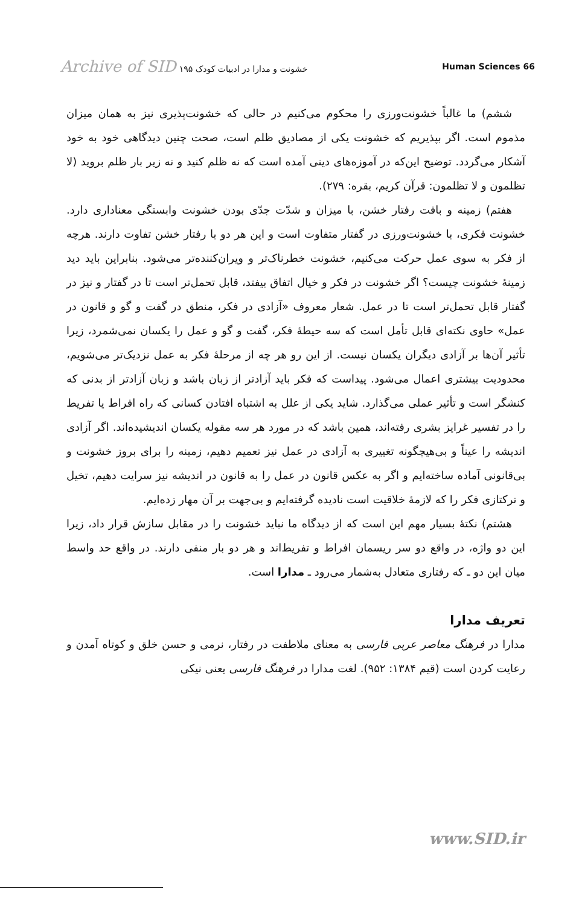Archive of SID خشونت و مدارا در ادبیات کودک ۱۹۵
Human Sciences 66
ششم) ما غالباً خشونت‌ورزی را محکوم می‌کنیم در حالی که خشونت‌پذیری نیز به همان میزان مذموم است. اگر بپذیریم که خشونت یکی از مصادیق ظلم است، صحت چنین دیدگاهی خود به خود آشکار می‌گردد. توضیح این‌که در آموزه‌های دینی آمده است که نه ظلم کنید و نه زیر بار ظلم بروید (لا تظلمون و لا تظلمون: قرآن کریم، بقره: ۲۷۹).
هفتم) زمینه و بافت رفتار خشن، با میزان و شدّت جدّی بودن خشونت وابستگی معناداری دارد. خشونت فکری، با خشونت‌ورزی در گفتار متفاوت است و این هر دو با رفتار خشن تفاوت دارند. هرچه از فکر به سوی عمل حرکت می‌کنیم، خشونت خطرناک‌تر و ویران‌کننده‌تر می‌شود. بنابراین باید دید زمینهٔ خشونت چیست؟ اگر خشونت در فکر و خیال اتفاق بیفتد، قابل تحمل‌تر است تا در گفتار و نیز در گفتار قابل تحمل‌تر است تا در عمل. شعار معروف «آزادی در فکر، منطق در گفت و گو و قانون در عمل» حاوی نکته‌ای قابل تأمل است که سه حیطهٔ فکر، گفت و گو و عمل را یکسان نمی‌شمرد، زیرا تأثیر آن‌ها بر آزادی دیگران یکسان نیست. از این رو هر چه از مرحلهٔ فکر به عمل نزدیک‌تر می‌شویم، محدودیت بیشتری اعمال می‌شود. پیداست که فکر باید آزادتر از زبان باشد و زبان آزادتر از بدنی که کنشگر است و تأثیر عملی می‌گذارد. شاید یکی از علل به اشتباه افتادن کسانی که راه افراط یا تفریط را در تفسیر غرایز بشری رفته‌اند، همین باشد که در مورد هر سه مقوله یکسان اندیشیده‌اند. اگر آزادی اندیشه را عیناً و بی‌هیچگونه تغییری به آزادی در عمل نیز تعمیم دهیم، زمینه را برای بروز خشونت و بی‌قانونی آماده ساخته‌ایم و اگر به عکس قانون در عمل را به قانون در اندیشه نیز سرایت دهیم، تخیل و ترکتازی فکر را که لازمهٔ خلاقیت است نادیده گرفته‌ایم و بی‌جهت بر آن مهار زده‌ایم.
هشتم) نکتهٔ بسیار مهم این است که از دیدگاه ما نباید خشونت را در مقابل سازش قرار داد، زیرا این دو واژه، در واقع دو سر ریسمان افراط و تفریط‌اند و هر دو بار منفی دارند. در واقع حد واسط میان این دو ـ که رفتاری متعادل به‌شمار می‌رود ـ مدارا است.
تعریف مدارا
مدارا در فرهنگ معاصر عربی فارسی به معنای ملاطفت در رفتار، نرمی و حسن خلق و کوتاه آمدن و رعایت کردن است (قیم ۱۳۸۴: ۹۵۲). لغت مدارا در فرهنگ فارسی یعنی نیکی
www.SID.ir